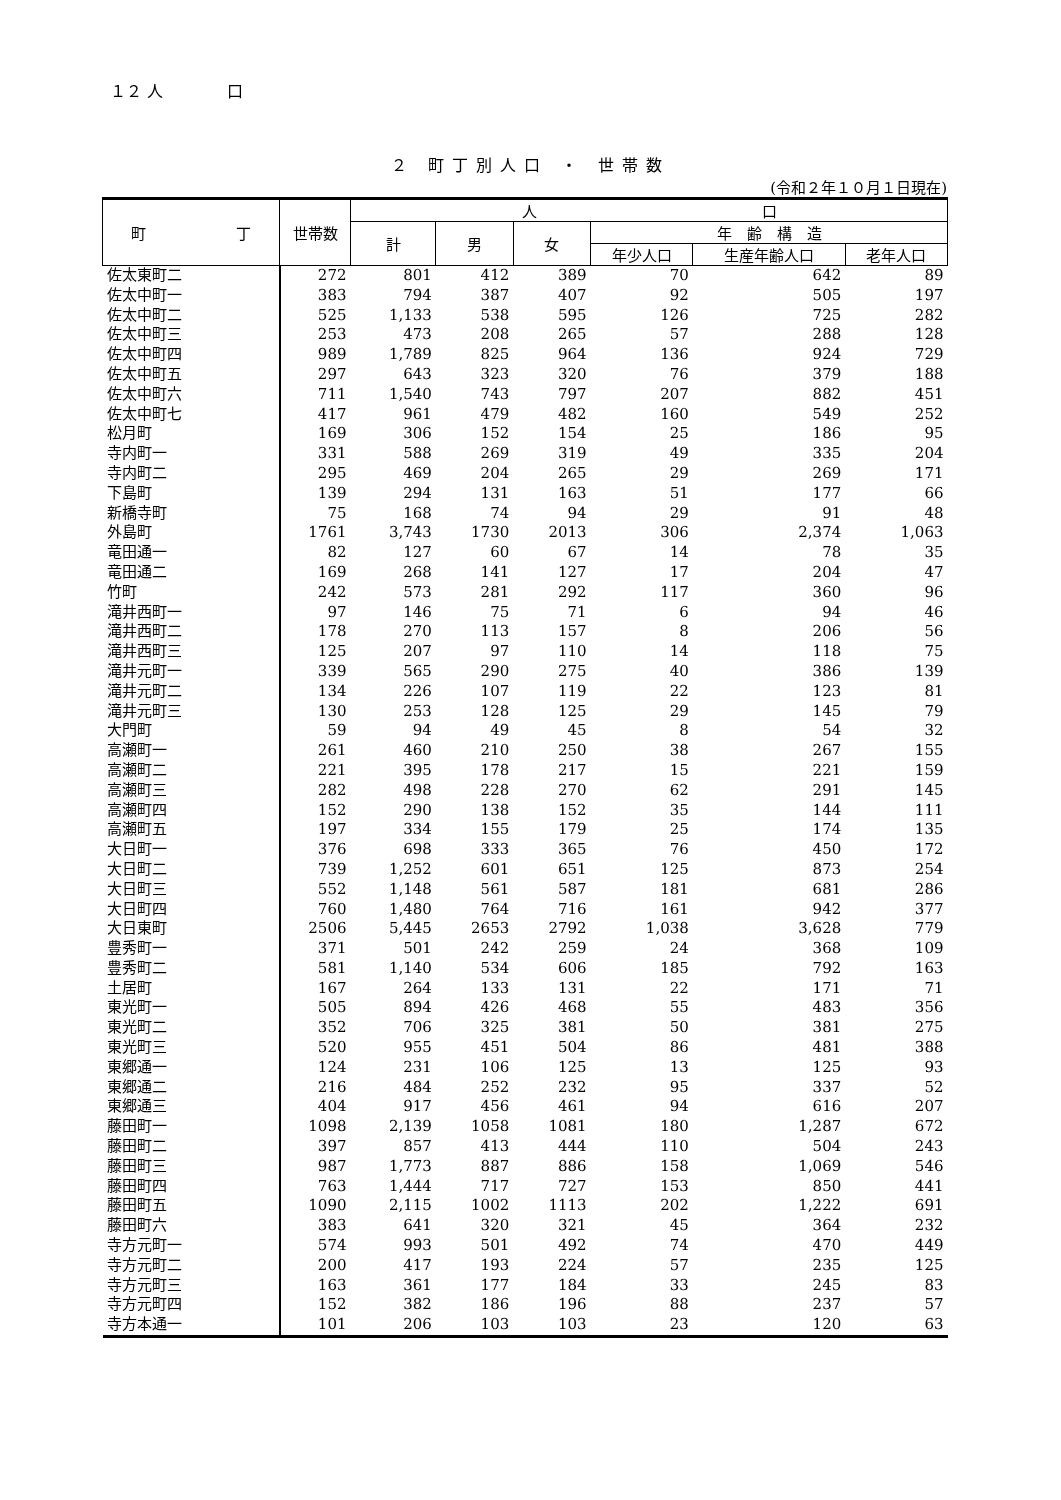１２ 人　　　　口
２ 町丁別人口 ・ 世帯数
(令和２年１０月１日現在)
| 町 丁 | 世帯数 | 人 口 | | | | | |
| --- | --- | --- | --- | --- | --- | --- | --- |
| | | 計 | 男 | 女 | 年 齢 構 造 | | |
| | | | | | 年少人口 | 生産年齢人口 | 老年人口 |
| 佐太東町二 | 272 | 801 | 412 | 389 | 70 | 642 | 89 |
| 佐太中町一 | 383 | 794 | 387 | 407 | 92 | 505 | 197 |
| 佐太中町二 | 525 | 1,133 | 538 | 595 | 126 | 725 | 282 |
| 佐太中町三 | 253 | 473 | 208 | 265 | 57 | 288 | 128 |
| 佐太中町四 | 989 | 1,789 | 825 | 964 | 136 | 924 | 729 |
| 佐太中町五 | 297 | 643 | 323 | 320 | 76 | 379 | 188 |
| 佐太中町六 | 711 | 1,540 | 743 | 797 | 207 | 882 | 451 |
| 佐太中町七 | 417 | 961 | 479 | 482 | 160 | 549 | 252 |
| 松月町 | 169 | 306 | 152 | 154 | 25 | 186 | 95 |
| 寺内町一 | 331 | 588 | 269 | 319 | 49 | 335 | 204 |
| 寺内町二 | 295 | 469 | 204 | 265 | 29 | 269 | 171 |
| 下島町 | 139 | 294 | 131 | 163 | 51 | 177 | 66 |
| 新橋寺町 | 75 | 168 | 74 | 94 | 29 | 91 | 48 |
| 外島町 | 1761 | 3,743 | 1730 | 2013 | 306 | 2,374 | 1,063 |
| 竜田通一 | 82 | 127 | 60 | 67 | 14 | 78 | 35 |
| 竜田通二 | 169 | 268 | 141 | 127 | 17 | 204 | 47 |
| 竹町 | 242 | 573 | 281 | 292 | 117 | 360 | 96 |
| 滝井西町一 | 97 | 146 | 75 | 71 | 6 | 94 | 46 |
| 滝井西町二 | 178 | 270 | 113 | 157 | 8 | 206 | 56 |
| 滝井西町三 | 125 | 207 | 97 | 110 | 14 | 118 | 75 |
| 滝井元町一 | 339 | 565 | 290 | 275 | 40 | 386 | 139 |
| 滝井元町二 | 134 | 226 | 107 | 119 | 22 | 123 | 81 |
| 滝井元町三 | 130 | 253 | 128 | 125 | 29 | 145 | 79 |
| 大門町 | 59 | 94 | 49 | 45 | 8 | 54 | 32 |
| 高瀬町一 | 261 | 460 | 210 | 250 | 38 | 267 | 155 |
| 高瀬町二 | 221 | 395 | 178 | 217 | 15 | 221 | 159 |
| 高瀬町三 | 282 | 498 | 228 | 270 | 62 | 291 | 145 |
| 高瀬町四 | 152 | 290 | 138 | 152 | 35 | 144 | 111 |
| 高瀬町五 | 197 | 334 | 155 | 179 | 25 | 174 | 135 |
| 大日町一 | 376 | 698 | 333 | 365 | 76 | 450 | 172 |
| 大日町二 | 739 | 1,252 | 601 | 651 | 125 | 873 | 254 |
| 大日町三 | 552 | 1,148 | 561 | 587 | 181 | 681 | 286 |
| 大日町四 | 760 | 1,480 | 764 | 716 | 161 | 942 | 377 |
| 大日東町 | 2506 | 5,445 | 2653 | 2792 | 1,038 | 3,628 | 779 |
| 豊秀町一 | 371 | 501 | 242 | 259 | 24 | 368 | 109 |
| 豊秀町二 | 581 | 1,140 | 534 | 606 | 185 | 792 | 163 |
| 土居町 | 167 | 264 | 133 | 131 | 22 | 171 | 71 |
| 東光町一 | 505 | 894 | 426 | 468 | 55 | 483 | 356 |
| 東光町二 | 352 | 706 | 325 | 381 | 50 | 381 | 275 |
| 東光町三 | 520 | 955 | 451 | 504 | 86 | 481 | 388 |
| 東郷通一 | 124 | 231 | 106 | 125 | 13 | 125 | 93 |
| 東郷通二 | 216 | 484 | 252 | 232 | 95 | 337 | 52 |
| 東郷通三 | 404 | 917 | 456 | 461 | 94 | 616 | 207 |
| 藤田町一 | 1098 | 2,139 | 1058 | 1081 | 180 | 1,287 | 672 |
| 藤田町二 | 397 | 857 | 413 | 444 | 110 | 504 | 243 |
| 藤田町三 | 987 | 1,773 | 887 | 886 | 158 | 1,069 | 546 |
| 藤田町四 | 763 | 1,444 | 717 | 727 | 153 | 850 | 441 |
| 藤田町五 | 1090 | 2,115 | 1002 | 1113 | 202 | 1,222 | 691 |
| 藤田町六 | 383 | 641 | 320 | 321 | 45 | 364 | 232 |
| 寺方元町一 | 574 | 993 | 501 | 492 | 74 | 470 | 449 |
| 寺方元町二 | 200 | 417 | 193 | 224 | 57 | 235 | 125 |
| 寺方元町三 | 163 | 361 | 177 | 184 | 33 | 245 | 83 |
| 寺方元町四 | 152 | 382 | 186 | 196 | 88 | 237 | 57 |
| 寺方本通一 | 101 | 206 | 103 | 103 | 23 | 120 | 63 |